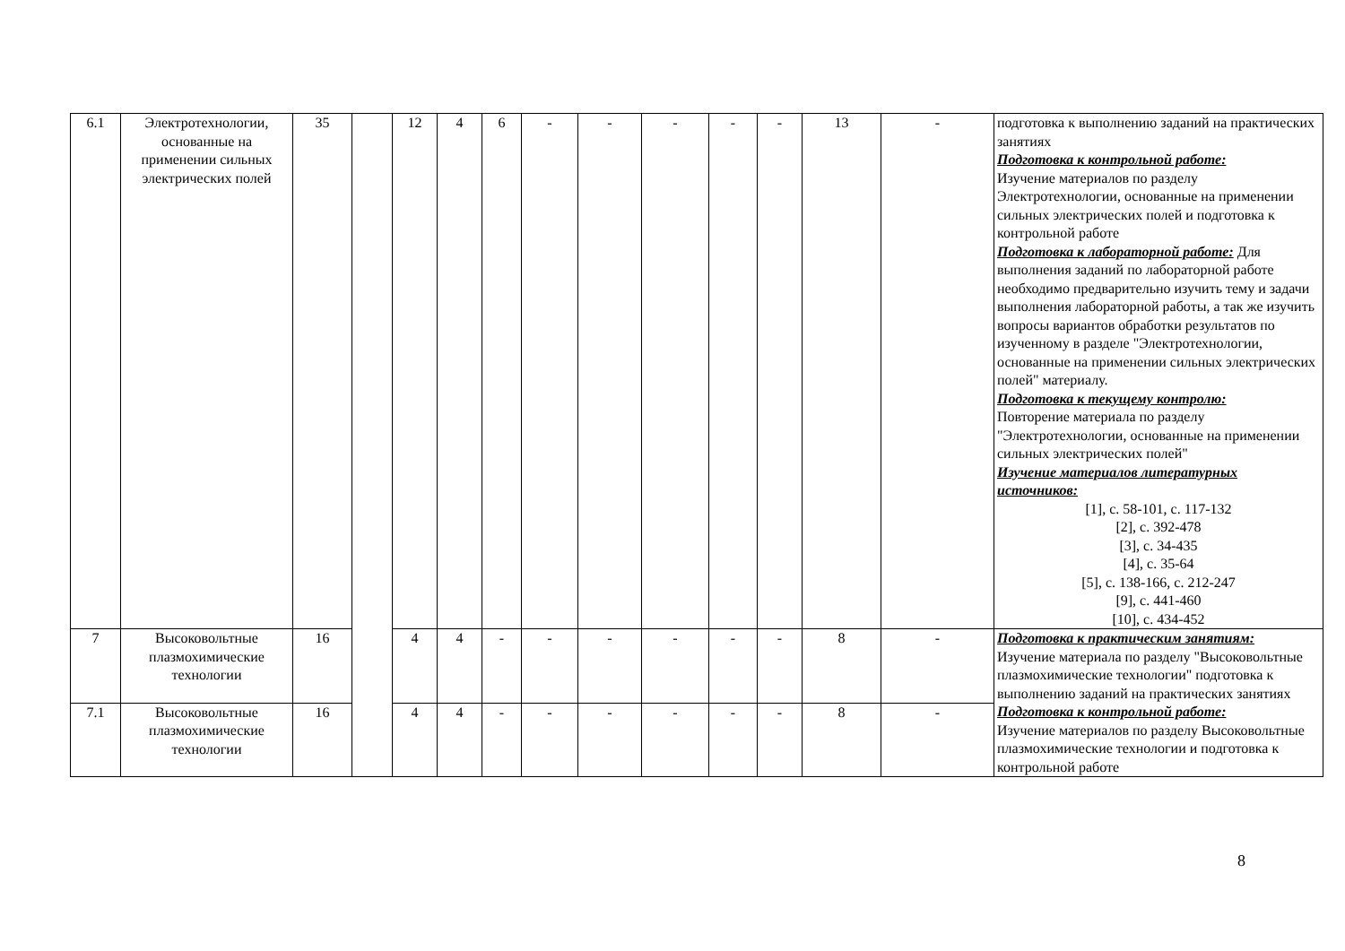| 6.1 | Электротехнологии, основанные на применении сильных электрических полей | 35 | | 12 | 4 | 6 | - | - | - | - | - | 13 | - | подготовка к выполнению заданий на практических занятиях Подготовка к контрольной работе: Изучение материалов по разделу Электротехнологии, основанные на применении сильных электрических полей и подготовка к контрольной работе Подготовка к лабораторной работе: Для выполнения заданий по лабораторной работе необходимо предварительно изучить тему и задачи выполнения лабораторной работы, а так же изучить вопросы вариантов обработки результатов по изученному в разделе "Электротехнологии, основанные на применении сильных электрических полей" материалу. Подготовка к текущему контролю: Повторение материала по разделу "Электротехнологии, основанные на применении сильных электрических полей" Изучение материалов литературных источников: [1], с. 58-101, с. 117-132 [2], с. 392-478 [3], с. 34-435 [4], с. 35-64 [5], с. 138-166, с. 212-247 [9], с. 441-460 [10], с. 434-452 |
| 7 | Высоковольтные плазмохимические технологии | 16 | | 4 | 4 | - | - | - | - | - | - | 8 | - | Подготовка к практическим занятиям: Изучение материала по разделу "Высоковольтные плазмохимические технологии" подготовка к выполнению заданий на практических занятиях Подготовка к контрольной работе: Изучение материалов по разделу Высоковольтные плазмохимические технологии и подготовка к контрольной работе |
| 7.1 | Высоковольтные плазмохимические технологии | 16 | | 4 | 4 | - | - | - | - | - | - | 8 | - | |
8